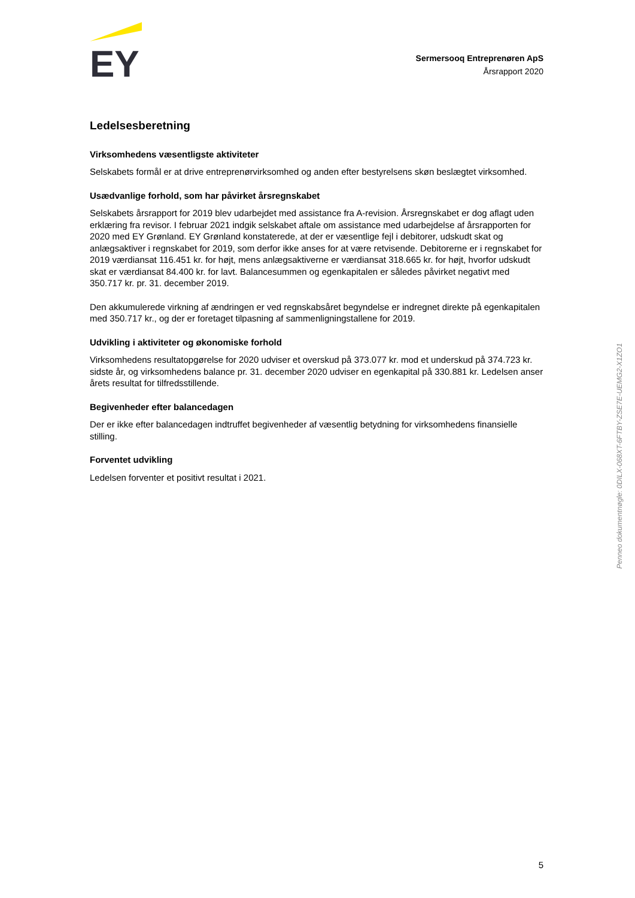EY
Sermersooq Entreprenøren ApS
Årsrapport 2020
Ledelsesberetning
Virksomhedens væsentligste aktiviteter
Selskabets formål er at drive entreprenørvirksomhed og anden efter bestyrelsens skøn beslægtet virksomhed.
Usædvanlige forhold, som har påvirket årsregnskabet
Selskabets årsrapport for 2019 blev udarbejdet med assistance fra A-revision. Årsregnskabet er dog aflagt uden erklæring fra revisor. I februar 2021 indgik selskabet aftale om assistance med udarbejdelse af årsrapporten for 2020 med EY Grønland. EY Grønland konstaterede, at der er væsentlige fejl i debitorer, udskudt skat og anlægsaktiver i regnskabet for 2019, som derfor ikke anses for at være retvisende. Debitorerne er i regnskabet for 2019 værdiansat 116.451 kr. for højt, mens anlægsaktiverne er værdiansat 318.665 kr. for højt, hvorfor udskudt skat er værdiansat 84.400 kr. for lavt. Balancesummen og egenkapitalen er således påvirket negativt med 350.717 kr. pr. 31. december 2019.
Den akkumulerede virkning af ændringen er ved regnskabsåret begyndelse er indregnet direkte på egenkapitalen med 350.717 kr., og der er foretaget tilpasning af sammenligningstallene for 2019.
Udvikling i aktiviteter og økonomiske forhold
Virksomhedens resultatopgørelse for 2020 udviser et overskud på 373.077 kr. mod et underskud på 374.723 kr. sidste år, og virksomhedens balance pr. 31. december 2020 udviser en egenkapital på 330.881 kr. Ledelsen anser årets resultat for tilfredsstillende.
Begivenheder efter balancedagen
Der er ikke efter balancedagen indtruffet begivenheder af væsentlig betydning for virksomhedens finansielle stilling.
Forventet udvikling
Ledelsen forventer et positivt resultat i 2021.
Penneo dokumentnøgle: 0DILX-068XT-6FTBY-ZSE7E-UEMG2-X1ZO1
5